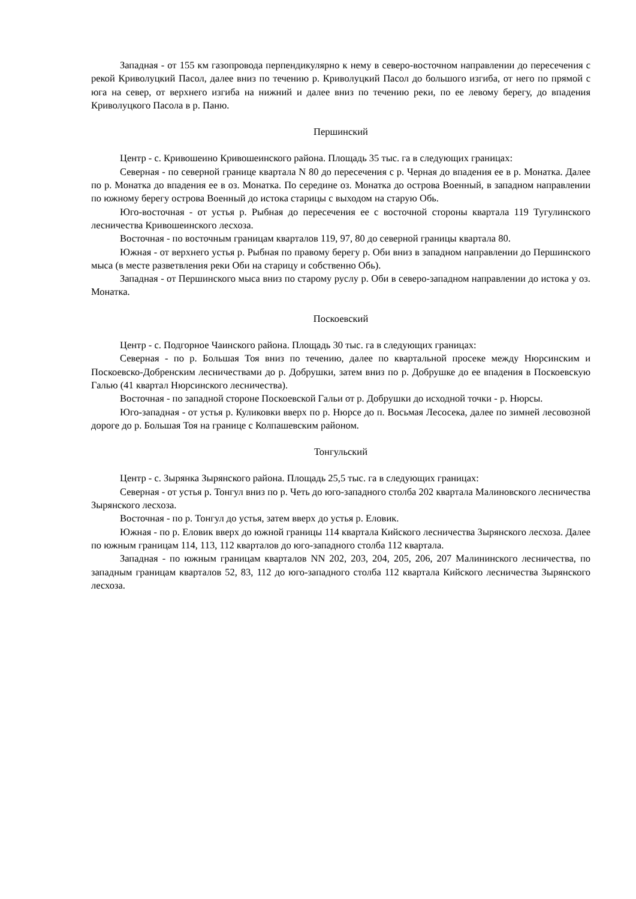Западная - от 155 км газопровода перпендикулярно к нему в северо-восточном направлении до пересечения с рекой Криволуцкий Пасол, далее вниз по течению р. Криволуцкий Пасол до большого изгиба, от него по прямой с юга на север, от верхнего изгиба на нижний и далее вниз по течению реки, по ее левому берегу, до впадения Криволуцкого Пасола в р. Паню.
Першинский
Центр - с. Кривошеино Кривошеинского района. Площадь 35 тыс. га в следующих границах:
Северная - по северной границе квартала N 80 до пересечения с р. Черная до впадения ее в р. Монатка. Далее по р. Монатка до впадения ее в оз. Монатка. По середине оз. Монатка до острова Военный, в западном направлении по южному берегу острова Военный до истока старицы с выходом на старую Обь.
Юго-восточная - от устья р. Рыбная до пересечения ее с восточной стороны квартала 119 Тугулинского лесничества Кривошеинского лесхоза.
Восточная - по восточным границам кварталов 119, 97, 80 до северной границы квартала 80.
Южная - от верхнего устья р. Рыбная по правому берегу р. Оби вниз в западном направлении до Першинского мыса (в месте разветвления реки Оби на старицу и собственно Обь).
Западная - от Першинского мыса вниз по старому руслу р. Оби в северо-западном направлении до истока у оз. Монатка.
Поскоевский
Центр - с. Подгорное Чаинского района. Площадь 30 тыс. га в следующих границах:
Северная - по р. Большая Тоя вниз по течению, далее по квартальной просеке между Нюрсинским и Поскоевско-Добренским лесничествами до р. Добрушки, затем вниз по р. Добрушке до ее впадения в Поскоевскую Галью (41 квартал Нюрсинского лесничества).
Восточная - по западной стороне Поскоевской Гальи от р. Добрушки до исходной точки - р. Нюрсы.
Юго-западная - от устья р. Куликовки вверх по р. Нюрсе до п. Восьмая Лесосека, далее по зимней лесовозной дороге до р. Большая Тоя на границе с Колпашевским районом.
Тонгульский
Центр - с. Зырянка Зырянского района. Площадь 25,5 тыс. га в следующих границах:
Северная - от устья р. Тонгул вниз по р. Четь до юго-западного столба 202 квартала Малиновского лесничества Зырянского лесхоза.
Восточная - по р. Тонгул до устья, затем вверх до устья р. Еловик.
Южная - по р. Еловик вверх до южной границы 114 квартала Кийского лесничества Зырянского лесхоза. Далее по южным границам 114, 113, 112 кварталов до юго-западного столба 112 квартала.
Западная - по южным границам кварталов NN 202, 203, 204, 205, 206, 207 Малининского лесничества, по западным границам кварталов 52, 83, 112 до юго-западного столба 112 квартала Кийского лесничества Зырянского лесхоза.